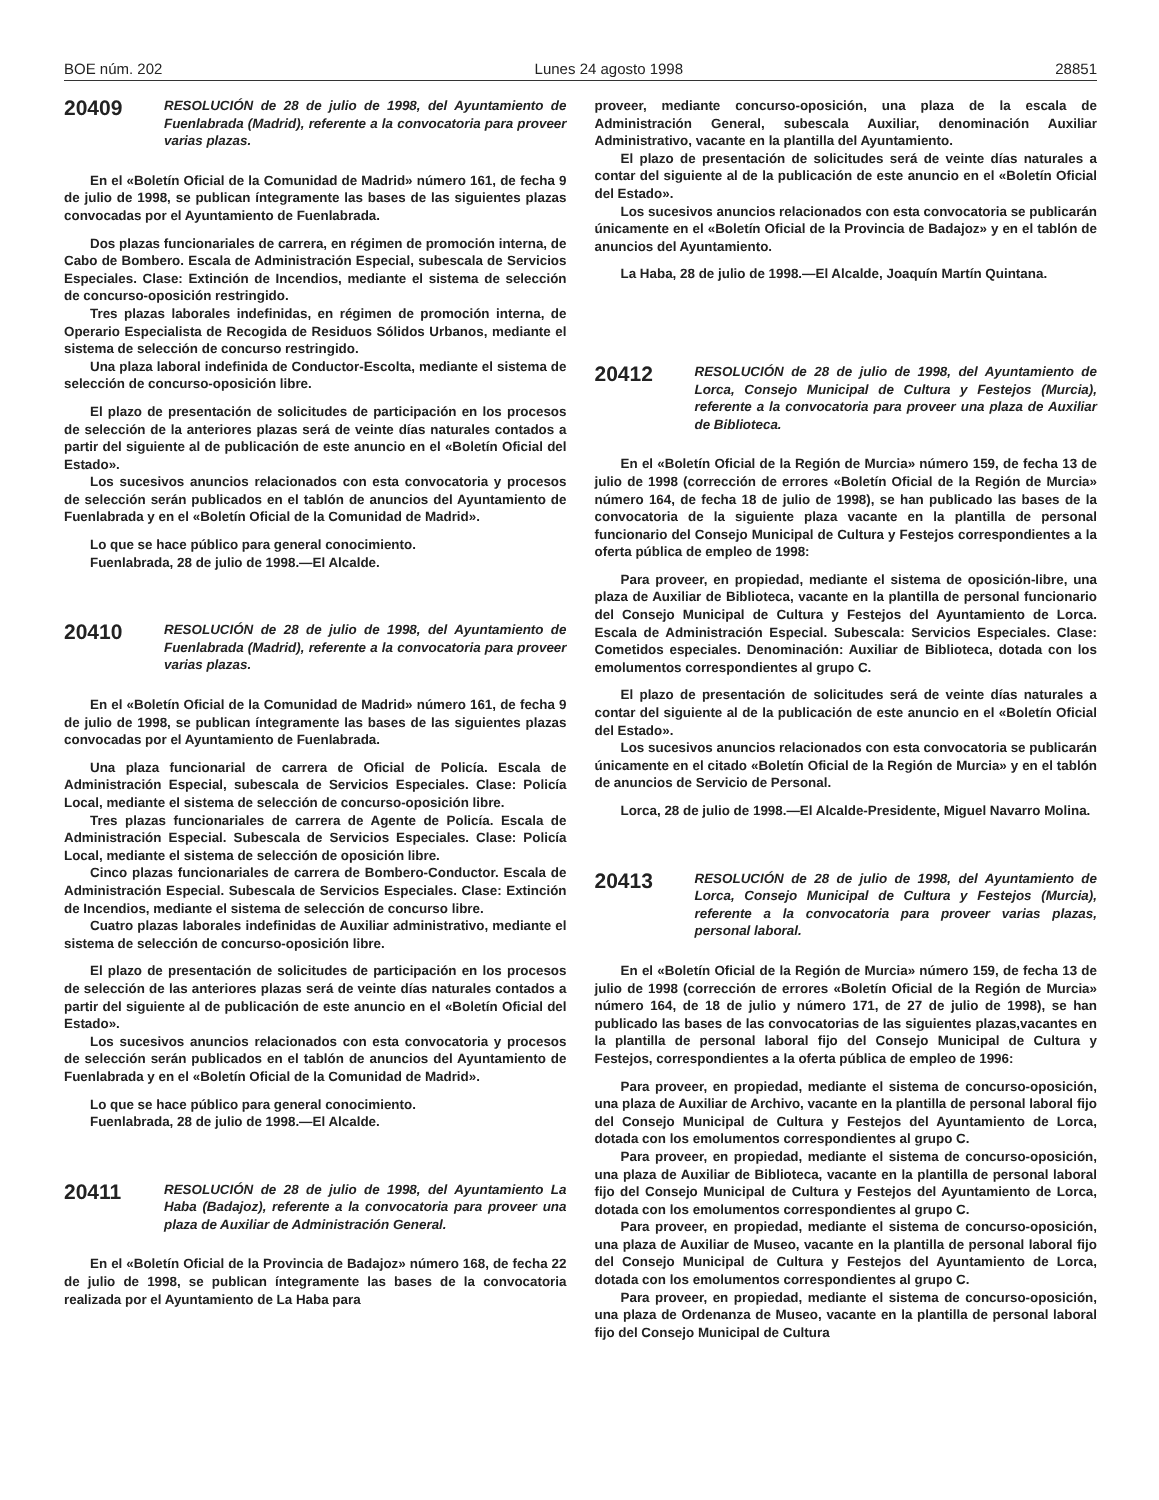BOE núm. 202 Lunes 24 agosto 1998 28851
20409
RESOLUCIÓN de 28 de julio de 1998, del Ayuntamiento de Fuenlabrada (Madrid), referente a la convocatoria para proveer varias plazas.
En el «Boletín Oficial de la Comunidad de Madrid» número 161, de fecha 9 de julio de 1998, se publican íntegramente las bases de las siguientes plazas convocadas por el Ayuntamiento de Fuenlabrada.
Dos plazas funcionariales de carrera, en régimen de promoción interna, de Cabo de Bombero. Escala de Administración Especial, subescala de Servicios Especiales. Clase: Extinción de Incendios, mediante el sistema de selección de concurso-oposición restringido.
Tres plazas laborales indefinidas, en régimen de promoción interna, de Operario Especialista de Recogida de Residuos Sólidos Urbanos, mediante el sistema de selección de concurso restringido.
Una plaza laboral indefinida de Conductor-Escolta, mediante el sistema de selección de concurso-oposición libre.
El plazo de presentación de solicitudes de participación en los procesos de selección de la anteriores plazas será de veinte días naturales contados a partir del siguiente al de publicación de este anuncio en el «Boletín Oficial del Estado».
Los sucesivos anuncios relacionados con esta convocatoria y procesos de selección serán publicados en el tablón de anuncios del Ayuntamiento de Fuenlabrada y en el «Boletín Oficial de la Comunidad de Madrid».
Lo que se hace público para general conocimiento.
Fuenlabrada, 28 de julio de 1998.—El Alcalde.
20410
RESOLUCIÓN de 28 de julio de 1998, del Ayuntamiento de Fuenlabrada (Madrid), referente a la convocatoria para proveer varias plazas.
En el «Boletín Oficial de la Comunidad de Madrid» número 161, de fecha 9 de julio de 1998, se publican íntegramente las bases de las siguientes plazas convocadas por el Ayuntamiento de Fuenlabrada.
Una plaza funcionarial de carrera de Oficial de Policía. Escala de Administración Especial, subescala de Servicios Especiales. Clase: Policía Local, mediante el sistema de selección de concurso-oposición libre.
Tres plazas funcionariales de carrera de Agente de Policía. Escala de Administración Especial. Subescala de Servicios Especiales. Clase: Policía Local, mediante el sistema de selección de oposición libre.
Cinco plazas funcionariales de carrera de Bombero-Conductor. Escala de Administración Especial. Subescala de Servicios Especiales. Clase: Extinción de Incendios, mediante el sistema de selección de concurso libre.
Cuatro plazas laborales indefinidas de Auxiliar administrativo, mediante el sistema de selección de concurso-oposición libre.
El plazo de presentación de solicitudes de participación en los procesos de selección de las anteriores plazas será de veinte días naturales contados a partir del siguiente al de publicación de este anuncio en el «Boletín Oficial del Estado».
Los sucesivos anuncios relacionados con esta convocatoria y procesos de selección serán publicados en el tablón de anuncios del Ayuntamiento de Fuenlabrada y en el «Boletín Oficial de la Comunidad de Madrid».
Lo que se hace público para general conocimiento.
Fuenlabrada, 28 de julio de 1998.—El Alcalde.
20411
RESOLUCIÓN de 28 de julio de 1998, del Ayuntamiento La Haba (Badajoz), referente a la convocatoria para proveer una plaza de Auxiliar de Administración General.
En el «Boletín Oficial de la Provincia de Badajoz» número 168, de fecha 22 de julio de 1998, se publican íntegramente las bases de la convocatoria realizada por el Ayuntamiento de La Haba para
proveer, mediante concurso-oposición, una plaza de la escala de Administración General, subescala Auxiliar, denominación Auxiliar Administrativo, vacante en la plantilla del Ayuntamiento.
El plazo de presentación de solicitudes será de veinte días naturales a contar del siguiente al de la publicación de este anuncio en el «Boletín Oficial del Estado».
Los sucesivos anuncios relacionados con esta convocatoria se publicarán únicamente en el «Boletín Oficial de la Provincia de Badajoz» y en el tablón de anuncios del Ayuntamiento.
La Haba, 28 de julio de 1998.—El Alcalde, Joaquín Martín Quintana.
20412
RESOLUCIÓN de 28 de julio de 1998, del Ayuntamiento de Lorca, Consejo Municipal de Cultura y Festejos (Murcia), referente a la convocatoria para proveer una plaza de Auxiliar de Biblioteca.
En el «Boletín Oficial de la Región de Murcia» número 159, de fecha 13 de julio de 1998 (corrección de errores «Boletín Oficial de la Región de Murcia» número 164, de fecha 18 de julio de 1998), se han publicado las bases de la convocatoria de la siguiente plaza vacante en la plantilla de personal funcionario del Consejo Municipal de Cultura y Festejos correspondientes a la oferta pública de empleo de 1998:
Para proveer, en propiedad, mediante el sistema de oposición-libre, una plaza de Auxiliar de Biblioteca, vacante en la plantilla de personal funcionario del Consejo Municipal de Cultura y Festejos del Ayuntamiento de Lorca. Escala de Administración Especial. Subescala: Servicios Especiales. Clase: Cometidos especiales. Denominación: Auxiliar de Biblioteca, dotada con los emolumentos correspondientes al grupo C.
El plazo de presentación de solicitudes será de veinte días naturales a contar del siguiente al de la publicación de este anuncio en el «Boletín Oficial del Estado».
Los sucesivos anuncios relacionados con esta convocatoria se publicarán únicamente en el citado «Boletín Oficial de la Región de Murcia» y en el tablón de anuncios de Servicio de Personal.
Lorca, 28 de julio de 1998.—El Alcalde-Presidente, Miguel Navarro Molina.
20413
RESOLUCIÓN de 28 de julio de 1998, del Ayuntamiento de Lorca, Consejo Municipal de Cultura y Festejos (Murcia), referente a la convocatoria para proveer varias plazas, personal laboral.
En el «Boletín Oficial de la Región de Murcia» número 159, de fecha 13 de julio de 1998 (corrección de errores «Boletín Oficial de la Región de Murcia» número 164, de 18 de julio y número 171, de 27 de julio de 1998), se han publicado las bases de las convocatorias de las siguientes plazas,vacantes en la plantilla de personal laboral fijo del Consejo Municipal de Cultura y Festejos, correspondientes a la oferta pública de empleo de 1996:
Para proveer, en propiedad, mediante el sistema de concurso-oposición, una plaza de Auxiliar de Archivo, vacante en la plantilla de personal laboral fijo del Consejo Municipal de Cultura y Festejos del Ayuntamiento de Lorca, dotada con los emolumentos correspondientes al grupo C.
Para proveer, en propiedad, mediante el sistema de concurso-oposición, una plaza de Auxiliar de Biblioteca, vacante en la plantilla de personal laboral fijo del Consejo Municipal de Cultura y Festejos del Ayuntamiento de Lorca, dotada con los emolumentos correspondientes al grupo C.
Para proveer, en propiedad, mediante el sistema de concurso-oposición, una plaza de Auxiliar de Museo, vacante en la plantilla de personal laboral fijo del Consejo Municipal de Cultura y Festejos del Ayuntamiento de Lorca, dotada con los emolumentos correspondientes al grupo C.
Para proveer, en propiedad, mediante el sistema de concurso-oposición, una plaza de Ordenanza de Museo, vacante en la plantilla de personal laboral fijo del Consejo Municipal de Cultura